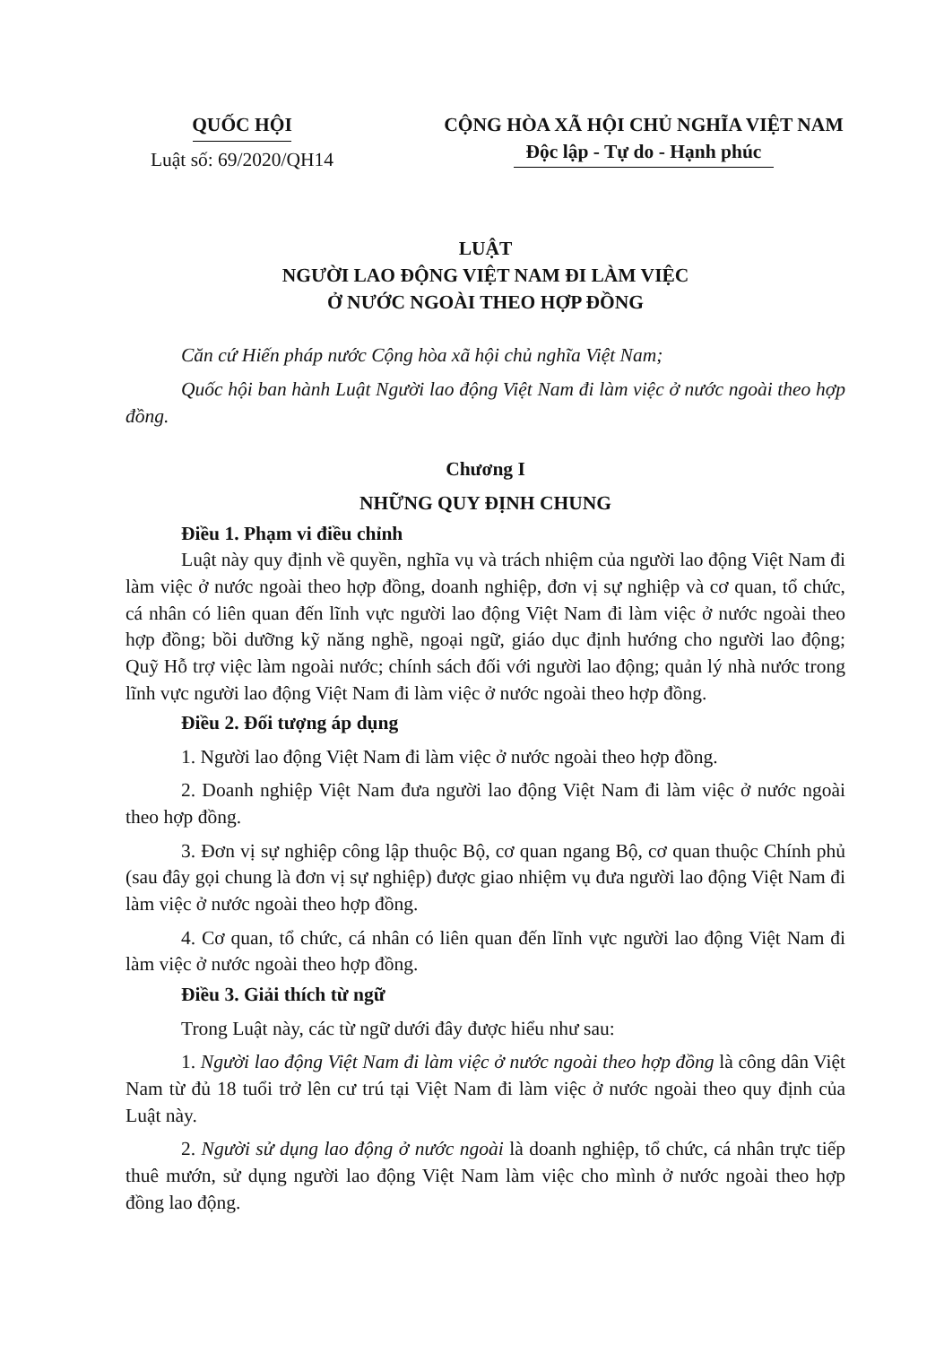QUỐC HỘI
Luật số: 69/2020/QH14
CỘNG HÒA XÃ HỘI CHỦ NGHĨA VIỆT NAM
Độc lập - Tự do - Hạnh phúc
LUẬT
NGƯỜI LAO ĐỘNG VIỆT NAM ĐI LÀM VIỆC
Ở NƯỚC NGOÀI THEO HỢP ĐỒNG
Căn cứ Hiến pháp nước Cộng hòa xã hội chủ nghĩa Việt Nam;
Quốc hội ban hành Luật Người lao động Việt Nam đi làm việc ở nước ngoài theo hợp đồng.
Chương I
NHỮNG QUY ĐỊNH CHUNG
Điều 1. Phạm vi điều chỉnh
Luật này quy định về quyền, nghĩa vụ và trách nhiệm của người lao động Việt Nam đi làm việc ở nước ngoài theo hợp đồng, doanh nghiệp, đơn vị sự nghiệp và cơ quan, tổ chức, cá nhân có liên quan đến lĩnh vực người lao động Việt Nam đi làm việc ở nước ngoài theo hợp đồng; bồi dưỡng kỹ năng nghề, ngoại ngữ, giáo dục định hướng cho người lao động; Quỹ Hỗ trợ việc làm ngoài nước; chính sách đối với người lao động; quản lý nhà nước trong lĩnh vực người lao động Việt Nam đi làm việc ở nước ngoài theo hợp đồng.
Điều 2. Đối tượng áp dụng
1. Người lao động Việt Nam đi làm việc ở nước ngoài theo hợp đồng.
2. Doanh nghiệp Việt Nam đưa người lao động Việt Nam đi làm việc ở nước ngoài theo hợp đồng.
3. Đơn vị sự nghiệp công lập thuộc Bộ, cơ quan ngang Bộ, cơ quan thuộc Chính phủ (sau đây gọi chung là đơn vị sự nghiệp) được giao nhiệm vụ đưa người lao động Việt Nam đi làm việc ở nước ngoài theo hợp đồng.
4. Cơ quan, tổ chức, cá nhân có liên quan đến lĩnh vực người lao động Việt Nam đi làm việc ở nước ngoài theo hợp đồng.
Điều 3. Giải thích từ ngữ
Trong Luật này, các từ ngữ dưới đây được hiểu như sau:
1. Người lao động Việt Nam đi làm việc ở nước ngoài theo hợp đồng là công dân Việt Nam từ đủ 18 tuổi trở lên cư trú tại Việt Nam đi làm việc ở nước ngoài theo quy định của Luật này.
2. Người sử dụng lao động ở nước ngoài là doanh nghiệp, tổ chức, cá nhân trực tiếp thuê mướn, sử dụng người lao động Việt Nam làm việc cho mình ở nước ngoài theo hợp đồng lao động.